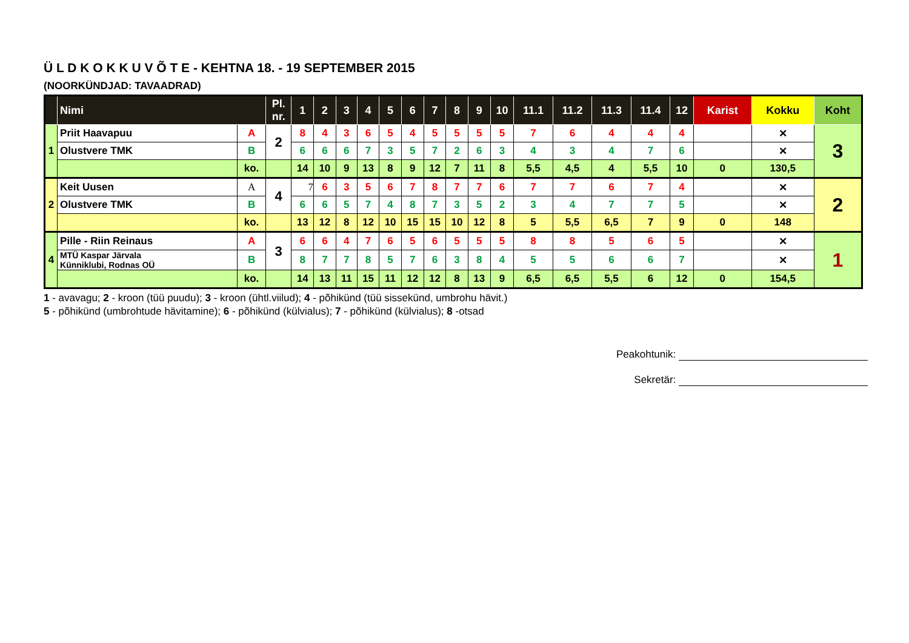Ü L D K O K K U V Õ T E - KEHTNA 18. - 19 SEPTEMBER 2015
(NOORKÜNDJAD: TAVAADRAD)
| | Nimi | | Pl. nr. | 1 | 2 | 3 | 4 | 5 | 6 | 7 | 8 | 9 | 10 | 11.1 | 11.2 | 11.3 | 11.4 | 12 | Karist | Kokku | Koht |
| --- | --- | --- | --- | --- | --- | --- | --- | --- | --- | --- | --- | --- | --- | --- | --- | --- | --- | --- | --- | --- | --- |
| 1 | Priit Haavapuu | A | 2 | 8 | 4 | 3 | 6 | 5 | 4 | 5 | 5 | 5 | 5 | 7 | 6 | 4 | 4 | 4 | | ✕ | 3 |
| | Olustvere TMK | B | | 6 | 6 | 6 | 7 | 3 | 5 | 7 | 2 | 6 | 3 | 4 | 3 | 4 | 7 | 6 | | ✕ | |
| | | ko. | | 14 | 10 | 9 | 13 | 8 | 9 | 12 | 7 | 11 | 8 | 5,5 | 4,5 | 4 | 5,5 | 10 | 0 | 130,5 | |
| 2 | Keit Uusen | A | 4 | 7 | 6 | 3 | 5 | 6 | 7 | 8 | 7 | 7 | 6 | 7 | 7 | 6 | 7 | 4 | | ✕ | 2 |
| | Olustvere TMK | B | | 6 | 6 | 5 | 7 | 4 | 8 | 7 | 3 | 5 | 2 | 3 | 4 | 7 | 7 | 5 | | ✕ | |
| | | ko. | | 13 | 12 | 8 | 12 | 10 | 15 | 15 | 10 | 12 | 8 | 5 | 5,5 | 6,5 | 7 | 9 | 0 | 148 | |
| 4 | Pille - Riin Reinaus | A | 3 | 6 | 6 | 4 | 7 | 6 | 5 | 6 | 5 | 5 | 5 | 8 | 8 | 5 | 6 | 5 | | ✕ | 1 |
| | MTÜ Kaspar Järvala Künniklubi, Rodnas OÜ | B | | 8 | 7 | 7 | 8 | 5 | 7 | 6 | 3 | 8 | 4 | 5 | 5 | 6 | 6 | 7 | | ✕ | |
| | | ko. | | 14 | 13 | 11 | 15 | 11 | 12 | 12 | 8 | 13 | 9 | 6,5 | 6,5 | 5,5 | 6 | 12 | 0 | 154,5 | |
1 - avavagu; 2 - kroon (tüü puudu); 3 - kroon (ühtl.viilud); 4 - põhikünd (tüü sissekünd, umbrohu hävit.)
5 - põhikünd (umbrohtude hävitamine); 6 - põhikünd (külvialus); 7 - põhikünd (külvialus); 8 -otsad
Peakohtunik:
Sekretär: